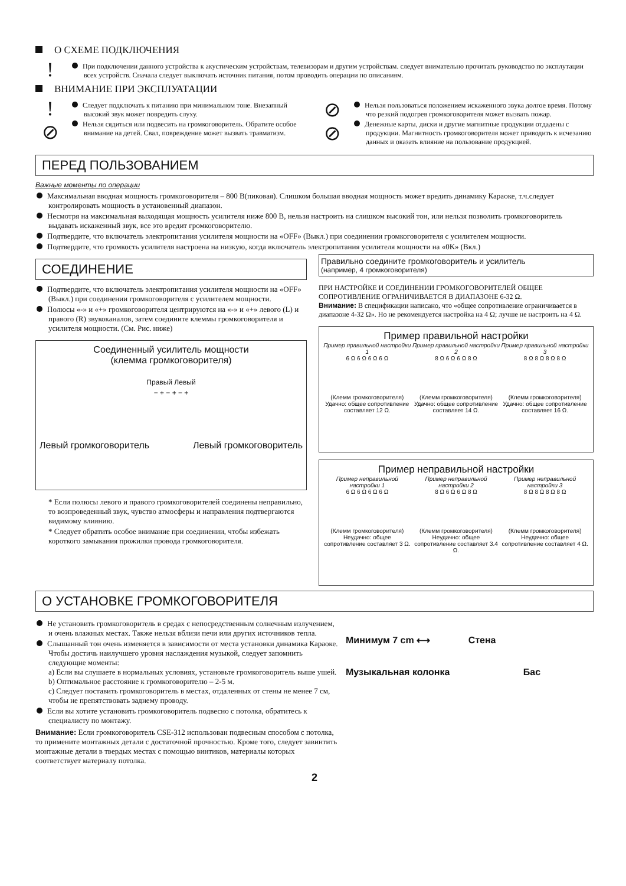О СХЕМЕ ПОДКЛЮЧЕНИЯ
!
При подключении данного устройства к акустическим устройствам, телевизорам и другим устройствам. следует внимательно прочитать руководство по эксплутации всех устройств. Сначала следует выключать источник питания, потом проводить операции по описаниям.
ВНИМАНИЕ ПРИ ЭКСПЛУАТАЦИИ
!
⊘
Следует подключать к питанию при минимальном тоне. Внезапный высокий звук может повредить слуху.
Нельзя сядиться или подвесить на громкоговоритель. Обратите особое внимание на детей. Свал, повреждение может вызвать травматизм.
⊘
⊘
Нельзя пользоваться положением искаженного звука долгое время. Потому что резкий подогрев громкоговорителя может вызвать пожар.
Денежные карты, диски и другие магнитные продукции отдадены с продукции. Магнитность громкоговорителя может приводить к исчезанию данных и оказать влияние на пользование продукцией.
ПЕРЕД ПОЛЬЗОВАНИЕМ
Важные моменты по операции
Максимальная вводная мощность громкоговорителя – 800 В(пиковая). Слишком большая вводная мощность может вредить динамику Караоке, т.ч.следует контролировать мощность в установенный диапазон.
Несмотря на максимальная выходящая мощность усилителя ниже 800 В, нельзя настроить на слишком высокий тон, или нельзя позволить громкоговоритель выдавать искаженный звук, все это вредит громкоговорителю.
Подтвердите, что включатель электропитания усилителя мощности на «OFF» (Выкл.) при соединении громкоговорителя с усилителем мощности.
Подтвердите, что громкость усилителя настроена на низкую, когда включатель электропитания усилителя мощности на «0K» (Вкл.)
СОЕДИНЕНИЕ
Подтвердите, что включатель электропитания усилителя мощности на «OFF» (Выкл.) при соединении громкоговорителя с усилителем мощности.
Полюсы «-» и «+» громкоговорителя центрируются на «-» и «+» левого (L) и правого (R) звукоканалов, затем соедините клеммы громкоговорителя и усилителя мощности. (См. Рис. ниже)
Соединенный усилитель мощности
(клемма громкоговорителя)
Правый Левый
− + − + − +
Левый громкоговоритель Левый громкоговоритель
* Если полюсы левого и правого громкоговорителей соединены неправильно, то возпроведенный звук, чувство атмосферы и направления подтвергаются видимому влиянию.
* Следует обратить особое внимание при соединении, чтобы избежать короткого замыкания прожилки провода громкоговорителя.
Правильно соедините громкоговоритель и усилитель
(например, 4 громкоговорителя)
ПРИ НАСТРОЙКЕ И СОЕДИНЕНИИ ГРОМКОГОВОРИТЕЛЕЙ ОБЩЕЕ СОПРОТИВЛЕНИЕ ОГРАНИЧИВАЕТСЯ В ДИАПАЗОНЕ 6-32 Ω.
Внимание: В спецификации написано, что «общее сопротивление ограничивается в диапазоне 4-32 Ω». Но не рекомендуется настройка на 4 Ω; лучше не настроить на 4 Ω.
Пример правильной настройки
Пример правильной настройки 1
6 Ω 6 Ω 6 Ω 6 Ω
(Клемм громкоговорителя)
Удачно: общее сопротивление составляет 12 Ω.
Пример правильной настройки 2
8 Ω 6 Ω 6 Ω 8 Ω
(Клемм громкоговорителя)
Удачно: общее сопротивление составляет 14 Ω.
Пример правильной настройки 3
8 Ω 8 Ω 8 Ω 8 Ω
(Клемм громкоговорителя)
Удачно: общее сопротивление составляет 16 Ω.
Пример неправильной настройки
Пример неправильной настройки 1
6 Ω 6 Ω 6 Ω 6 Ω
(Клемм громкоговорителя)
Неудачно: общее сопротивление составляет 3 Ω.
Пример неправильной настройки 2
8 Ω 6 Ω 6 Ω 8 Ω
(Клемм громкоговорителя)
Неудачно: общее сопротивление составляет 3.4 Ω.
Пример неправильной настройки 3
8 Ω 8 Ω 8 Ω 8 Ω
(Клемм громкоговорителя)
Неудачно: общее сопротивление составляет 4 Ω.
О УСТАНОВКЕ ГРОМКОГОВОРИТЕЛЯ
Не установить громкоговоритель в средах с непосредственным солнечным излучением, и очень влажных местах. Также нельзя вблизи печи или других источников тепла.
Слышанный тон очень изменяется в зависимости от места установки динамика Караоке. Чтобы достичь наилучшего уровня наслаждения музыкой, следует запомнить следующие моменты:
a) Если вы слушаете в нормальных условиях, установьте громкоговоритель выше ушей.
b) Оптимальное расстояние к громкоговорителю – 2-5 м.
c) Следует поставить громкоговоритель в местах, отдаленных от стены не менее 7 см, чтобы не препятствовать заднему проводу.
Если вы хотите установить громкоговоритель подвесно с потолка, обратитесь к специалисту по монтажу.
Внимание: Если громкоговоритель CSE-312 использован подвесным способом с потолка, то примените монтажных детали с достаточной прочностью. Кроме того, следует завинтить монтажные детали в твердых местах с помощью винтиков, материалы которых соответствует материалу потолка.
Минимум 7 cm ⟷ Стена
Музыкальная колонка Бас
2